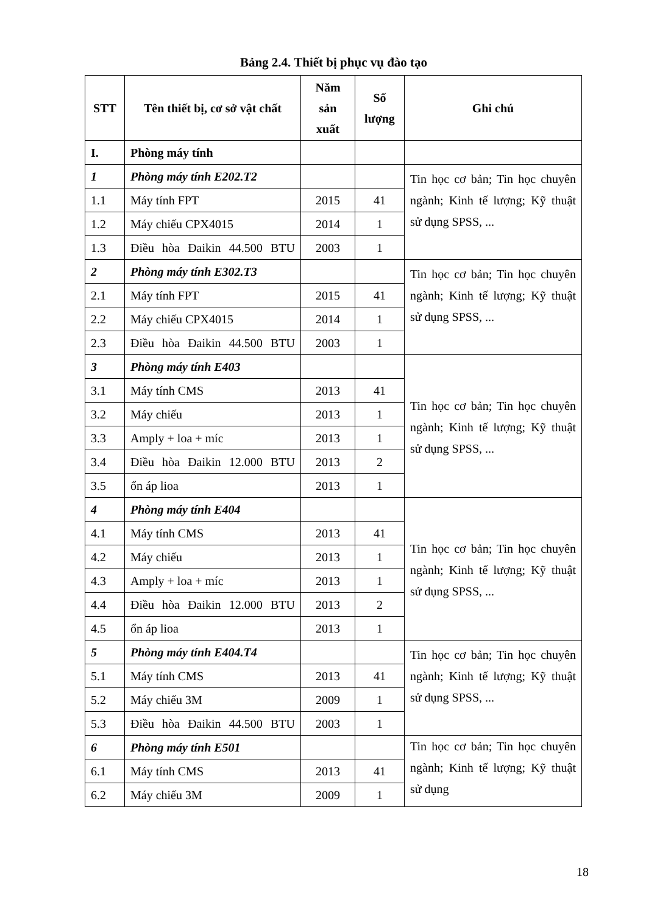Bảng 2.4. Thiết bị phục vụ đào tạo
| STT | Tên thiết bị, cơ sở vật chất | Năm sản xuất | Số lượng | Ghi chú |
| --- | --- | --- | --- | --- |
| I. | Phòng máy tính | | | |
| 1 | Phòng máy tính E202.T2 | | | Tin học cơ bản; Tin học chuyên ngành; Kinh tế lượng; Kỹ thuật sử dụng SPSS, ... |
| 1.1 | Máy tính FPT | 2015 | 41 | |
| 1.2 | Máy chiếu CPX4015 | 2014 | 1 | |
| 1.3 | Điều hòa Đaikin 44.500 BTU | 2003 | 1 | |
| 2 | Phòng máy tính E302.T3 | | | Tin học cơ bản; Tin học chuyên ngành; Kinh tế lượng; Kỹ thuật sử dụng SPSS, ... |
| 2.1 | Máy tính FPT | 2015 | 41 | |
| 2.2 | Máy chiếu CPX4015 | 2014 | 1 | |
| 2.3 | Điều hòa Đaikin 44.500 BTU | 2003 | 1 | |
| 3 | Phòng máy tính E403 | | | Tin học cơ bản; Tin học chuyên ngành; Kinh tế lượng; Kỹ thuật sử dụng SPSS, ... |
| 3.1 | Máy tính CMS | 2013 | 41 | |
| 3.2 | Máy chiếu | 2013 | 1 | |
| 3.3 | Amply + loa + míc | 2013 | 1 | |
| 3.4 | Điều hòa Đaikin 12.000 BTU | 2013 | 2 | |
| 3.5 | ổn áp lioa | 2013 | 1 | |
| 4 | Phòng máy tính E404 | | | Tin học cơ bản; Tin học chuyên ngành; Kinh tế lượng; Kỹ thuật sử dụng SPSS, ... |
| 4.1 | Máy tính CMS | 2013 | 41 | |
| 4.2 | Máy chiếu | 2013 | 1 | |
| 4.3 | Amply + loa + míc | 2013 | 1 | |
| 4.4 | Điều hòa Đaikin 12.000 BTU | 2013 | 2 | |
| 4.5 | ổn áp lioa | 2013 | 1 | |
| 5 | Phòng máy tính E404.T4 | | | Tin học cơ bản; Tin học chuyên ngành; Kinh tế lượng; Kỹ thuật sử dụng SPSS, ... |
| 5.1 | Máy tính CMS | 2013 | 41 | |
| 5.2 | Máy chiếu 3M | 2009 | 1 | |
| 5.3 | Điều hòa Đaikin 44.500 BTU | 2003 | 1 | |
| 6 | Phòng máy tính E501 | | | Tin học cơ bản; Tin học chuyên ngành; Kinh tế lượng; Kỹ thuật sử dụng |
| 6.1 | Máy tính CMS | 2013 | 41 | |
| 6.2 | Máy chiếu 3M | 2009 | 1 | |
18